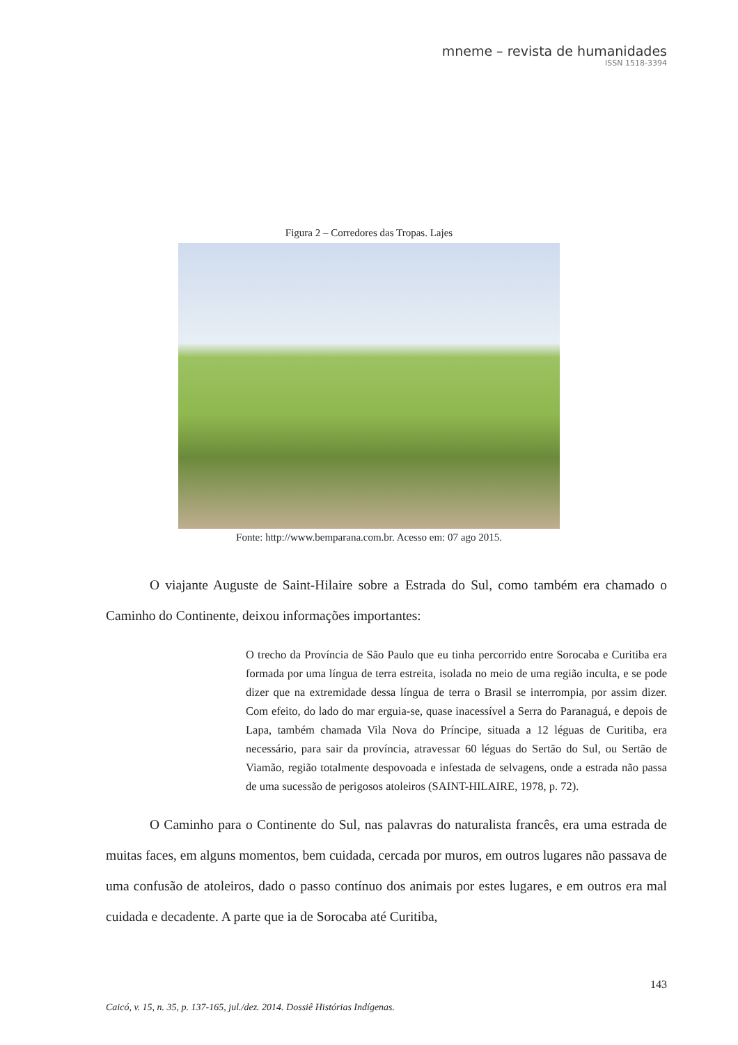mneme – revista de humanidades
ISSN 1518-3394
Figura 2 – Corredores das Tropas. Lajes
Fonte: http://www.bemparana.com.br. Acesso em: 07 ago 2015.
O viajante Auguste de Saint-Hilaire sobre a Estrada do Sul, como também era chamado o Caminho do Continente, deixou informações importantes:
O trecho da Província de São Paulo que eu tinha percorrido entre Sorocaba e Curitiba era formada por uma língua de terra estreita, isolada no meio de uma região inculta, e se pode dizer que na extremidade dessa língua de terra o Brasil se interrompia, por assim dizer. Com efeito, do lado do mar erguia-se, quase inacessível a Serra do Paranaguá, e depois de Lapa, também chamada Vila Nova do Príncipe, situada a 12 léguas de Curitiba, era necessário, para sair da província, atravessar 60 léguas do Sertão do Sul, ou Sertão de Viamão, região totalmente despovoada e infestada de selvagens, onde a estrada não passa de uma sucessão de perigosos atoleiros (SAINT-HILAIRE, 1978, p. 72).
O Caminho para o Continente do Sul, nas palavras do naturalista francês, era uma estrada de muitas faces, em alguns momentos, bem cuidada, cercada por muros, em outros lugares não passava de uma confusão de atoleiros, dado o passo contínuo dos animais por estes lugares, e em outros era mal cuidada e decadente. A parte que ia de Sorocaba até Curitiba,
143
Caicó, v. 15, n. 35, p. 137-165, jul./dez. 2014. Dossiê Histórias Indígenas.